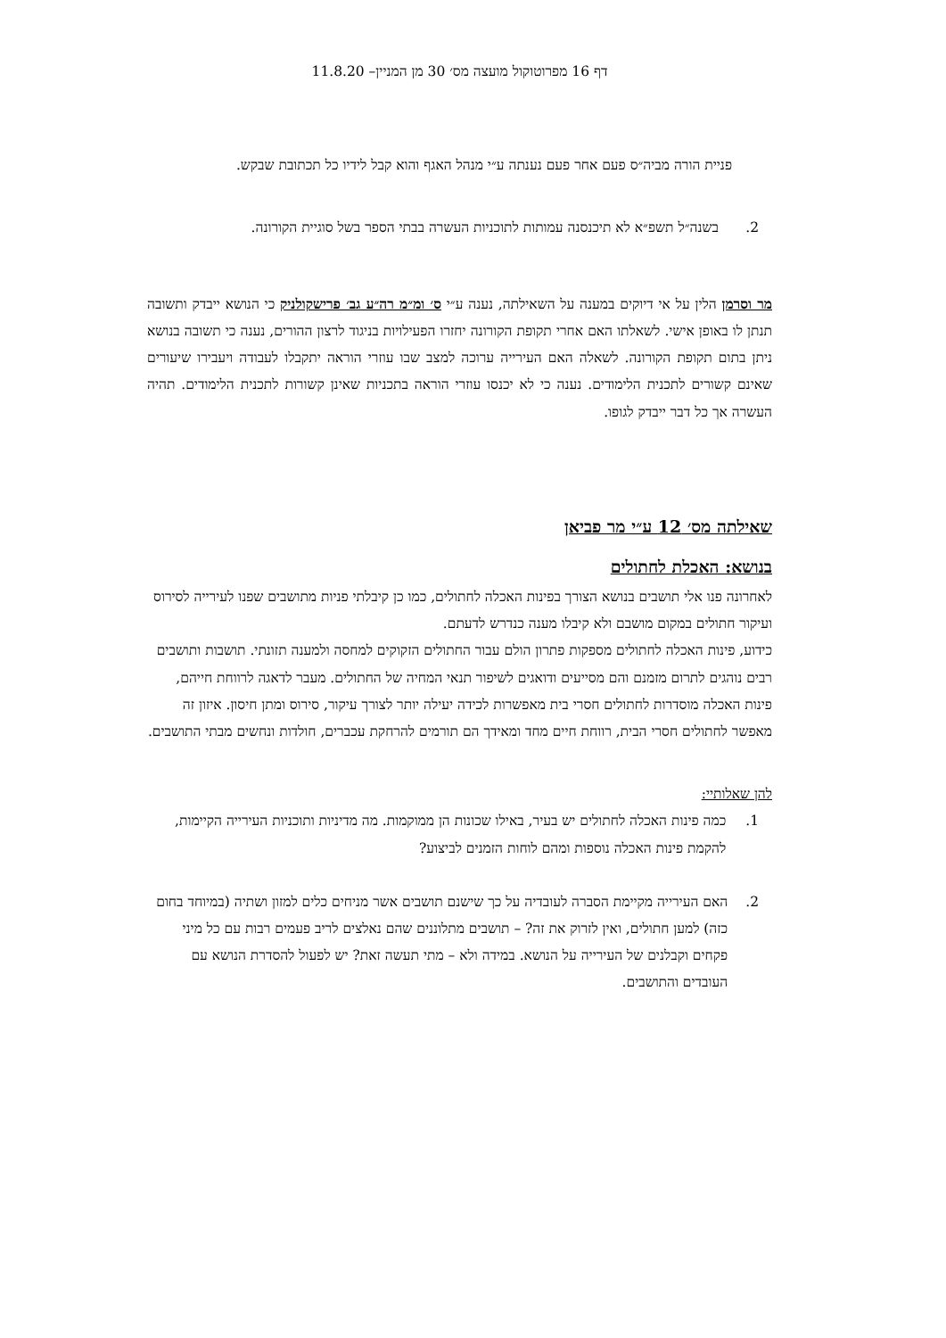דף 16 מפרוטוקול מועצה מס׳ 30 מן המניין– 11.8.20
פניית הורה מביה״ס פעם אחר פעם נענתה ע״י מנהל האגף והוא קבל לידיו כל תכתובת שבקש.
2. בשנה״ל תשפ״א לא תיכנסנה עמותות לתוכניות העשרה בבתי הספר בשל סוגיית הקורונה.
מר וסרמן הלין על אי דיוקים במענה על השאילתה, נענה ע״י ס׳ ומ״מ רה״ע גב׳ פרישקולניק כי הנושא ייבדק ותשובה תנתן לו באופן אישי. לשאלתו האם אחרי תקופת הקורונה יחזרו הפעילויות בניגוד לרצון ההורים, נענה כי תשובה בנושא ניתן בתום תקופת הקורונה. לשאלה האם העירייה ערוכה למצב שבו עוזרי הוראה יתקבלו לעבודה ויעבירו שיעורים שאינם קשורים לתכנית הלימודים. נענה כי לא יכנסו עוזרי הוראה בתכניות שאינן קשורות לתכנית הלימודים. תהיה העשרה אך כל דבר ייבדק לגופו.
שאילתה מס׳ 12 ע״י מר פביאן
בנושא: האכלת לחתולים
לאחרונה פנו אלי תושבים בנושא הצורך בפינות האכלה לחתולים, כמו כן קיבלתי פניות מתושבים שפנו לעירייה לסירוס ועיקור חתולים במקום מושבם ולא קיבלו מענה כנדרש לדעתם.
כידוע, פינות האכלה לחתולים מספקות פתרון הולם עבור החתולים הזקוקים למחסה ולמענה תזונתי. תושבות ותושבים רבים נוהגים לתרום מזמנם והם מסייעים ודואגים לשיפור תנאי המחיה של החתולים. מעבר לדאגה לרווחת חייהם, פינות האכלה מוסדרות לחתולים חסרי בית מאפשרות לכידה יעילה יותר לצורך עיקור, סירוס ומתן חיסון. איזון זה מאפשר לחתולים חסרי הבית, רווחת חיים מחד ומאידך הם תורמים להרחקת עכברים, חולדות ונחשים מבתי התושבים.
להן שאלותיי:
1. כמה פינות האכלה לחתולים יש בעיר, באילו שכונות הן ממוקמות. מה מדיניות ותוכניות העירייה הקיימות, להקמת פינות האכלה נוספות ומהם לוחות הזמנים לביצוע?
2. האם העירייה מקיימת הסברה לעובדיה על כך שישנם תושבים אשר מניחים כלים למזון ושתיה (במיוחד בחום כזה) למען חתולים, ואין לזרוק את זה? – תושבים מתלוננים שהם נאלצים לריב פעמים רבות עם כל מיני פקחים וקבלנים של העירייה על הנושא. במידה ולא – מתי תעשה זאת? יש לפעול להסדרת הנושא עם העובדים והתושבים.